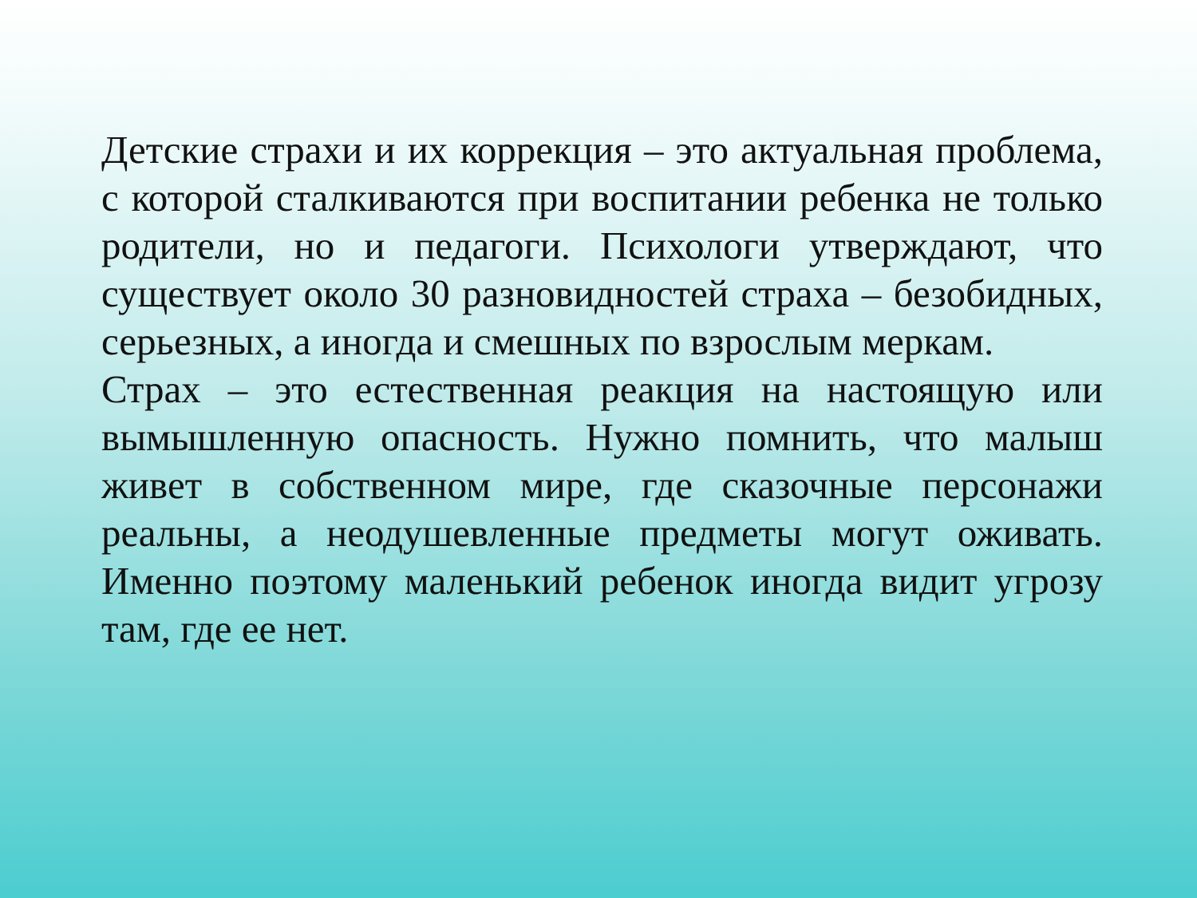Детские страхи и их коррекция – это актуальная проблема, с которой сталкиваются при воспитании ребенка не только родители, но и педагоги. Психологи утверждают, что существует около 30 разновидностей страха – безобидных, серьезных, а иногда и смешных по взрослым меркам.
Страх – это естественная реакция на настоящую или вымышленную опасность. Нужно помнить, что малыш живет в собственном мире, где сказочные персонажи реальны, а неодушевленные предметы могут оживать. Именно поэтому маленький ребенок иногда видит угрозу там, где ее нет.